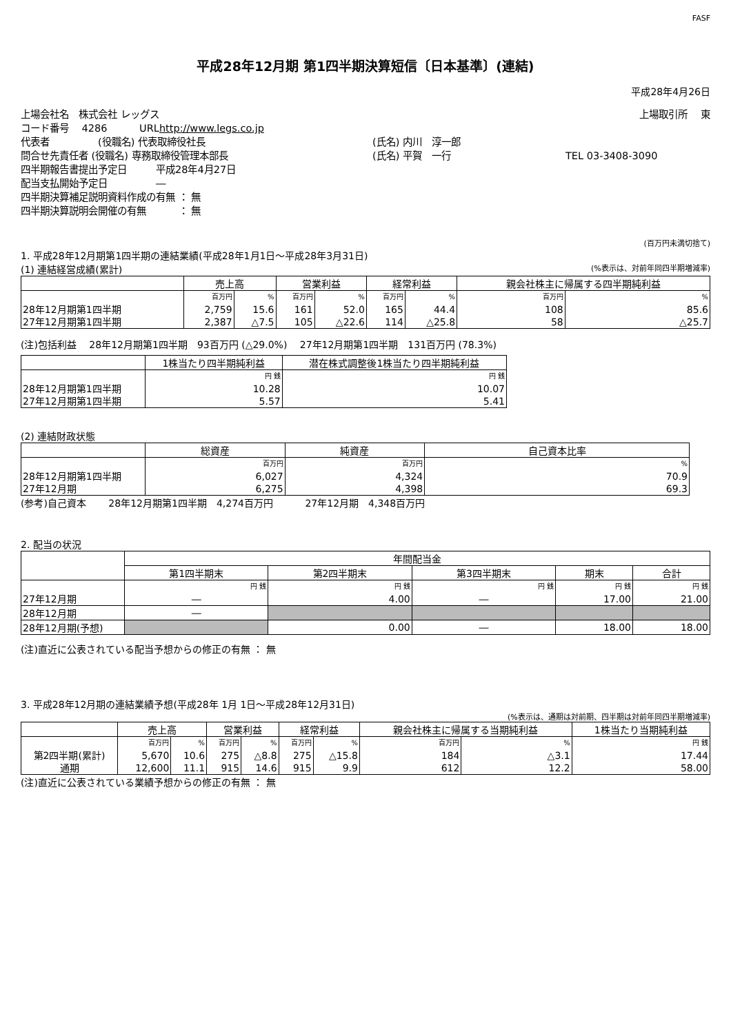FASF
平成28年12月期 第1四半期決算短信〔日本基準〕(連結)
平成28年4月26日
上場会社名　株式会社 レッグス 上場取引所　 東
コード番号　 4286　　　 URL http://www.legs.co.jp
代表者　　　　　(役職名) 代表取締役社長 (氏名) 内川　淳一郎
問合せ先責任者 (役職名) 専務取締役管理本部長 (氏名) 平賀　一行 TEL 03-3408-3090
四半期報告書提出予定日　　　平成28年4月27日
配当支払開始予定日　　　　　―
四半期決算補足説明資料作成の有無 ： 無
四半期決算説明会開催の有無　　　 ： 無
(百万円未満切捨て)
1. 平成28年12月期第1四半期の連結業績(平成28年1月1日～平成28年3月31日)
(1) 連結経営成績(累計) (%表示は、対前年同四半期増減率)
| | 売上高 | | 営業利益 | | 経常利益 | | 親会社株主に帰属する四半期純利益 | |
| --- | --- | --- | --- | --- | --- | --- | --- | --- |
| | 百万円 | % | 百万円 | % | 百万円 | % | 百万円 | % |
| 28年12月期第1四半期 | 2,759 | 15.6 | 161 | 52.0 | 165 | 44.4 | 108 | 85.6 |
| 27年12月期第1四半期 | 2,387 | △7.5 | 105 | △22.6 | 114 | △25.8 | 58 | △25.7 |
(注)包括利益　 28年12月期第1四半期　93百万円 (△29.0%)　 27年12月期第1四半期　131百万円 (78.3%)
| | 1株当たり四半期純利益 | 潜在株式調整後1株当たり四半期純利益 |
| --- | --- | --- |
| | 円 銭 | 円 銭 |
| 28年12月期第1四半期 | 10.28 | 10.07 |
| 27年12月期第1四半期 | 5.57 | 5.41 |
(2) 連結財政状態
| | 総資産 | 純資産 | 自己資本比率 |
| --- | --- | --- | --- |
| | 百万円 | 百万円 | % |
| 28年12月期第1四半期 | 6,027 | 4,324 | 70.9 |
| 27年12月期 | 6,275 | 4,398 | 69.3 |
(参考)自己資本　　 28年12月期第1四半期　4,274百万円　　　 27年12月期　4,348百万円
2. 配当の状況
| | 年間配当金 | | | | |
| --- | --- | --- | --- | --- | --- |
| | 第1四半期末 | 第2四半期末 | 第3四半期末 | 期末 | 合計 |
| | 円 銭 | 円 銭 | 円 銭 | 円 銭 | 円 銭 |
| 27年12月期 | ― | 4.00 | ― | 17.00 | 21.00 |
| 28年12月期 | ― | | | | |
| 28年12月期(予想) | | 0.00 | ― | 18.00 | 18.00 |
(注)直近に公表されている配当予想からの修正の有無 ： 無
3. 平成28年12月期の連結業績予想(平成28年 1月 1日～平成28年12月31日)
(%表示は、通期は対前期、四半期は対前年同四半期増減率)
| | 売上高 | | 営業利益 | | 経常利益 | | 親会社株主に帰属する当期純利益 | | 1株当たり当期純利益 |
| --- | --- | --- | --- | --- | --- | --- | --- | --- | --- |
| | 百万円 | % | 百万円 | % | 百万円 | % | 百万円 | % | 円 銭 |
| 第2四半期(累計) | 5,670 | 10.6 | 275 | △8.8 | 275 | △15.8 | 184 | △3.1 | 17.44 |
| 通期 | 12,600 | 11.1 | 915 | 14.6 | 915 | 9.9 | 612 | 12.2 | 58.00 |
(注)直近に公表されている業績予想からの修正の有無 ： 無